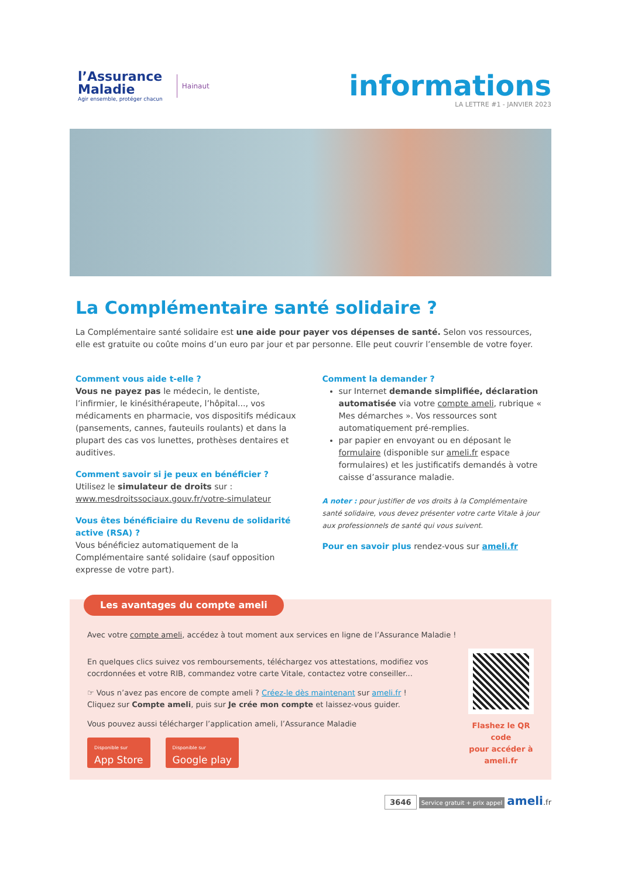l’Assurance
Maladie
Agir ensemble, protéger chacun
Hainaut
informations
LA LETTRE #1 - JANVIER 2023
La Complémentaire santé solidaire ?
La Complémentaire santé solidaire est une aide pour payer vos dépenses de santé. Selon vos ressources, elle est gratuite ou coûte moins d’un euro par jour et par personne. Elle peut couvrir l’ensemble de votre foyer.
Comment vous aide t-elle ?
Vous ne payez pas le médecin, le dentiste, l’infirmier, le kinésithérapeute, l’hôpital..., vos médicaments en pharmacie, vos dispositifs médicaux (pansements, cannes, fauteuils roulants) et dans la plupart des cas vos lunettes, prothèses dentaires et auditives.
Comment savoir si je peux en bénéficier ?
Utilisez le simulateur de droits sur :
www.mesdroitssociaux.gouv.fr/votre-simulateur
Vous êtes bénéficiaire du Revenu de solidarité active (RSA) ?
Vous bénéficiez automatiquement de la Complémentaire santé solidaire (sauf opposition expresse de votre part).
Comment la demander ?
sur Internet demande simplifiée, déclaration automatisée via votre compte ameli, rubrique « Mes démarches ». Vos ressources sont automatiquement pré-remplies.
par papier en envoyant ou en déposant le formulaire (disponible sur ameli.fr espace formulaires) et les justificatifs demandés à votre caisse d’assurance maladie.
A noter : pour justifier de vos droits à la Complémentaire santé solidaire, vous devez présenter votre carte Vitale à jour aux professionnels de santé qui vous suivent.
Pour en savoir plus rendez-vous sur ameli.fr
Les avantages du compte ameli
Avec votre compte ameli, accédez à tout moment aux services en ligne de l’Assurance Maladie !
En quelques clics suivez vos remboursements, téléchargez vos attestations, modifiez vos cocrdonnées et votre RIB, commandez votre carte Vitale, contactez votre conseiller...
☞ Vous n’avez pas encore de compte ameli ? Créez-le dès maintenant sur ameli.fr !
Cliquez sur Compte ameli, puis sur Je crée mon compte et laissez-vous guider.
Vous pouvez aussi télécharger l’application ameli, l’Assurance Maladie
Disponible sur
App Store Disponible sur
Google play
Flashez le QR code
pour accéder à ameli.fr
3646 Service gratuit + prix appel ameli.fr